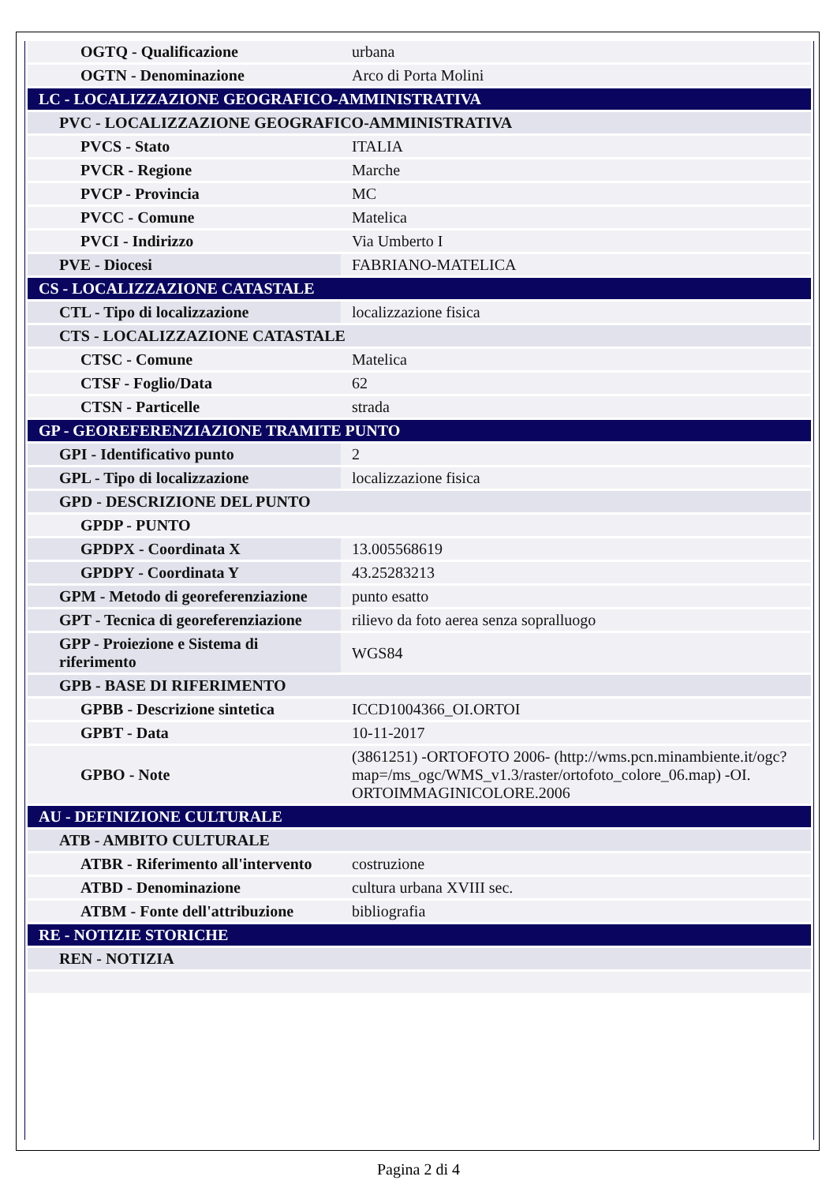| OGTQ - Qualificazione | urbana |
| OGTN - Denominazione | Arco di Porta Molini |
| LC - LOCALIZZAZIONE GEOGRAFICO-AMMINISTRATIVA | |
| PVC - LOCALIZZAZIONE GEOGRAFICO-AMMINISTRATIVA | |
| PVCS - Stato | ITALIA |
| PVCR - Regione | Marche |
| PVCP - Provincia | MC |
| PVCC - Comune | Matelica |
| PVCI - Indirizzo | Via Umberto I |
| PVE - Diocesi | FABRIANO-MATELICA |
| CS - LOCALIZZAZIONE CATASTALE | |
| CTL - Tipo di localizzazione | localizzazione fisica |
| CTS - LOCALIZZAZIONE CATASTALE | |
| CTSC - Comune | Matelica |
| CTSF - Foglio/Data | 62 |
| CTSN - Particelle | strada |
| GP - GEOREFERENZIAZIONE TRAMITE PUNTO | |
| GPI - Identificativo punto | 2 |
| GPL - Tipo di localizzazione | localizzazione fisica |
| GPD - DESCRIZIONE DEL PUNTO | |
| GPDP - PUNTO | |
| GPDPX - Coordinata X | 13.005568619 |
| GPDPY - Coordinata Y | 43.25283213 |
| GPM - Metodo di georeferenziazione | punto esatto |
| GPT - Tecnica di georeferenziazione | rilievo da foto aerea senza sopralluogo |
| GPP - Proiezione e Sistema di riferimento | WGS84 |
| GPB - BASE DI RIFERIMENTO | |
| GPBB - Descrizione sintetica | ICCD1004366_OI.ORTOI |
| GPBT - Data | 10-11-2017 |
| GPBO - Note | (3861251) -ORTOFOTO 2006- (http://wms.pcn.minambiente.it/ogc?map=/ms_ogc/WMS_v1.3/raster/ortofoto_colore_06.map) -OI. ORTOIMMAGINICOLORE.2006 |
| AU - DEFINIZIONE CULTURALE | |
| ATB - AMBITO CULTURALE | |
| ATBR - Riferimento all'intervento | costruzione |
| ATBD - Denominazione | cultura urbana XVIII sec. |
| ATBM - Fonte dell'attribuzione | bibliografia |
| RE - NOTIZIE STORICHE | |
| REN - NOTIZIA | |
Pagina 2 di 4